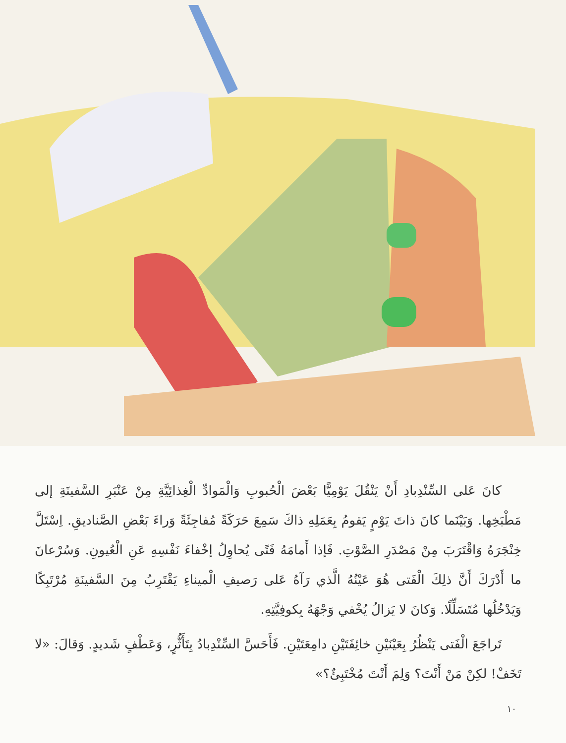كانَ عَلى السِّنْدِبادِ أَنْ يَنْقُلَ يَوْمِيًّا بَعْضَ الْحُبوبِ وَالْمَوادِّ الْغِذائِيَّةِ مِنْ عَنْبَرِ السَّفينَةِ إلى مَطْبَخِها. وَبَيْنَما كانَ ذاتَ يَوْمٍ يَقومُ بِعَمَلِهِ ذاكَ سَمِعَ حَرَكَةً مُفاجِئَةً وَراءَ بَعْضِ الصَّناديقِ. اِسْتَلَّ خِنْجَرَهُ وَاقْتَرَبَ مِنْ مَصْدَرِ الصَّوْتِ. فَإذا أَمامَهُ فَتًى يُحاوِلُ إخْفاءَ نَفْسِهِ عَنِ الْعُيونِ. وَسُرْعانَ ما أَدْرَكَ أَنَّ ذلِكَ الْفَتى هُوَ عَيْنُهُ الَّذي رَآهُ عَلى رَصيفِ الْميناءِ يَقْتَرِبُ مِنَ السَّفينَةِ مُرْتَبِكًا وَيَدْخُلُها مُتَسَلِّلًا. وَكانَ لا يَزالُ يُخْفي وَجْهَهُ بِكوفِيَّتِهِ.
تَراجَعَ الْفَتى يَنْظُرُ بِعَيْنَيْنِ خائِفَتَيْنِ دامِعَتَيْنِ. فَأَحَسَّ السِّنْدِبادُ بِتَأَثُّرٍ، وَعَطْفٍ شَديدٍ. وَقالَ: «لا تَخَفْ! لكِنْ مَنْ أَنْتَ؟ وَلِمَ أَنْتَ مُخْتَبِئٌ؟»
١٠